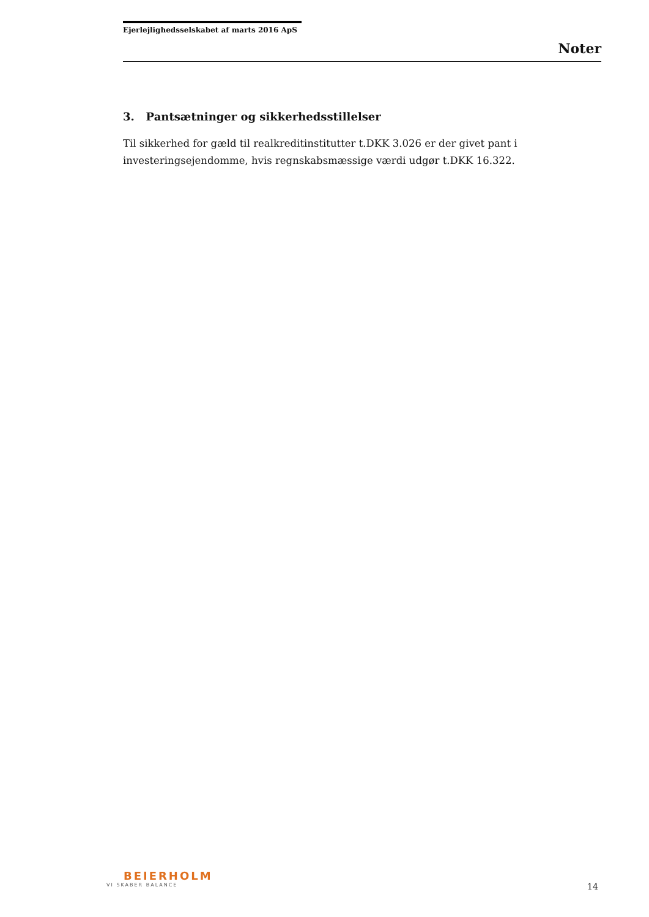Ejerlejlighedsselskabet af marts 2016 ApS
Noter
3. Pantsætninger og sikkerhedsstillelser
Til sikkerhed for gæld til realkreditinstitutter t.DKK 3.026 er der givet pant i investeringsejen­domme, hvis regnskabsmæssige værdi udgør t.DKK 16.322.
BEIERHOLM
VI SKABER BALANCE
14